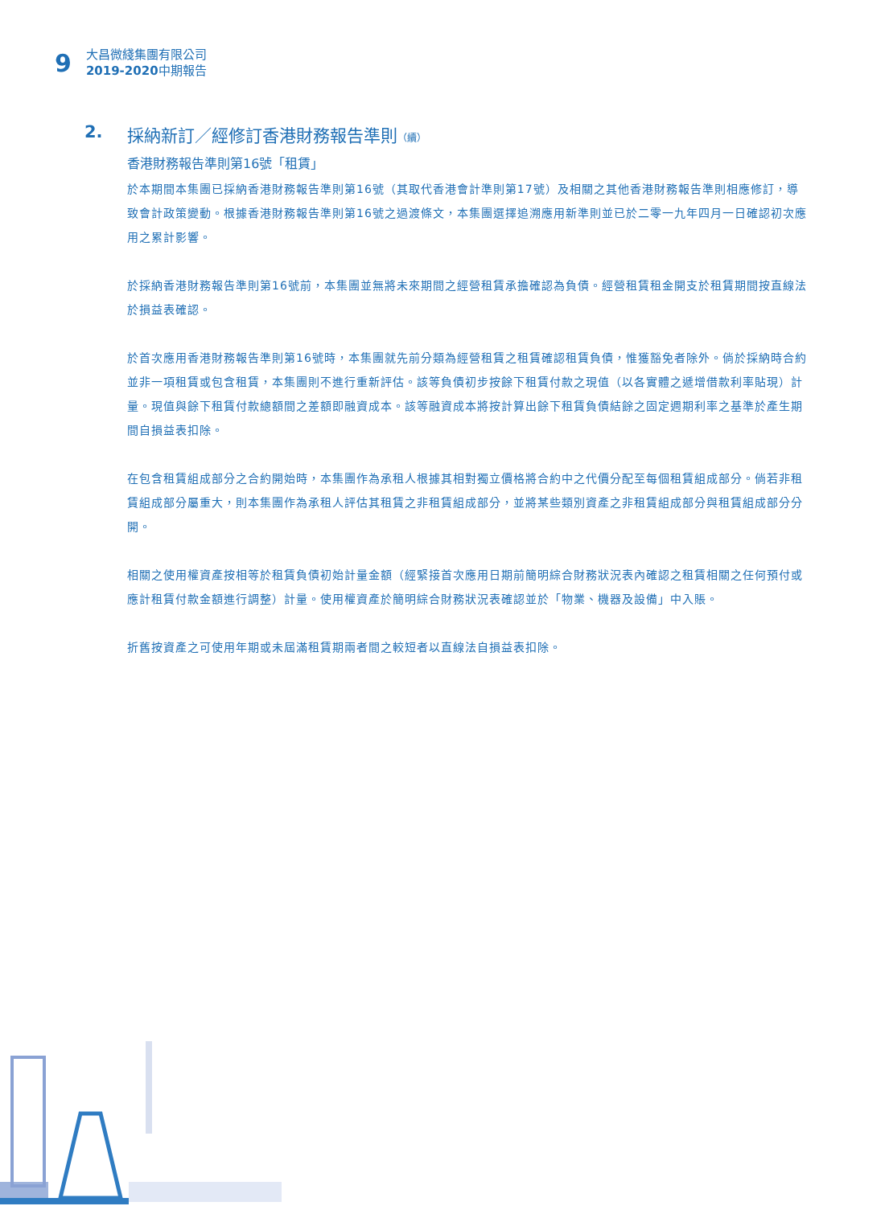9
大昌微綫集團有限公司
2019-2020中期報告
2. 採納新訂／經修訂香港財務報告準則（續）
香港財務報告準則第16號「租賃」
於本期間本集團已採納香港財務報告準則第16號（其取代香港會計準則第17號）及相關之其他香港財務報告準則相應修訂，導致會計政策變動。根據香港財務報告準則第16號之過渡條文，本集團選擇追溯應用新準則並已於二零一九年四月一日確認初次應用之累計影響。
於採納香港財務報告準則第16號前，本集團並無將未來期間之經營租賃承擔確認為負債。經營租賃租金開支於租賃期間按直線法於損益表確認。
於首次應用香港財務報告準則第16號時，本集團就先前分類為經營租賃之租賃確認租賃負債，惟獲豁免者除外。倘於採納時合約並非一項租賃或包含租賃，本集團則不進行重新評估。該等負債初步按餘下租賃付款之現值（以各實體之遞增借款利率貼現）計量。現值與餘下租賃付款總額間之差額即融資成本。該等融資成本將按計算出餘下租賃負債結餘之固定週期利率之基準於產生期間自損益表扣除。
在包含租賃組成部分之合約開始時，本集團作為承租人根據其相對獨立價格將合約中之代價分配至每個租賃組成部分。倘若非租賃組成部分屬重大，則本集團作為承租人評估其租賃之非租賃組成部分，並將某些類別資產之非租賃組成部分與租賃組成部分分開。
相關之使用權資產按相等於租賃負債初始計量金額（經緊接首次應用日期前簡明綜合財務狀況表內確認之租賃相關之任何預付或應計租賃付款金額進行調整）計量。使用權資產於簡明綜合財務狀況表確認並於「物業、機器及設備」中入賬。
折舊按資產之可使用年期或未屆滿租賃期兩者間之較短者以直線法自損益表扣除。